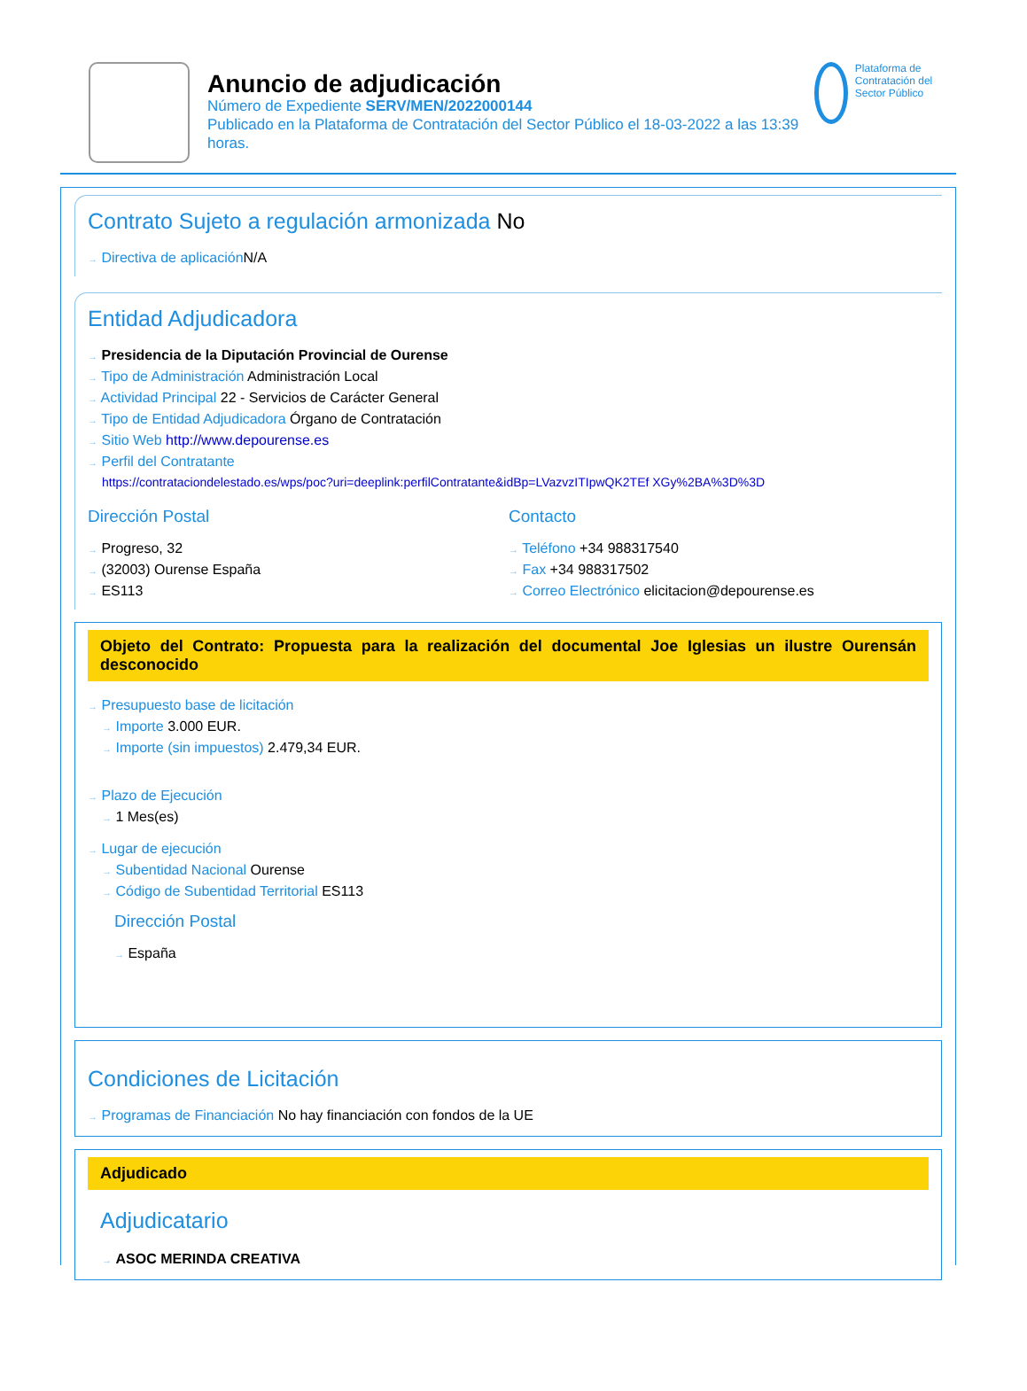Anuncio de adjudicación
Número de Expediente SERV/MEN/2022000144
Publicado en la Plataforma de Contratación del Sector Público el 18-03-2022 a las 13:39 horas.
Plataforma de Contratación del Sector Público
Contrato Sujeto a regulación armonizada No
→ Directiva de aplicación N/A
Entidad Adjudicadora
→ Presidencia de la Diputación Provincial de Ourense
→ Tipo de Administración Administración Local
→ Actividad Principal 22 - Servicios de Carácter General
→ Tipo de Entidad Adjudicadora Órgano de Contratación
→ Sitio Web http://www.depourense.es
→ Perfil del Contratante
https://contrataciondelestado.es/wps/poc?uri=deeplink:perfilContratante&idBp=LVazvzITIpwQK2TEf XGy%2BA%3D%3D
Dirección Postal
→ Progreso, 32
→ (32003) Ourense España
→ ES113
Contacto
→ Teléfono +34 988317540
→ Fax +34 988317502
→ Correo Electrónico elicitacion@depourense.es
Objeto del Contrato: Propuesta para la realización del documental Joe Iglesias un ilustre Ourensán desconocido
→ Presupuesto base de licitación
→ Importe 3.000 EUR.
→ Importe (sin impuestos) 2.479,34 EUR.
→ Plazo de Ejecución
→ 1 Mes(es)
→ Lugar de ejecución
→ Subentidad Nacional Ourense
→ Código de Subentidad Territorial ES113
Dirección Postal
→ España
Condiciones de Licitación
→ Programas de Financiación No hay financiación con fondos de la UE
Adjudicado
Adjudicatario
→ ASOC MERINDA CREATIVA